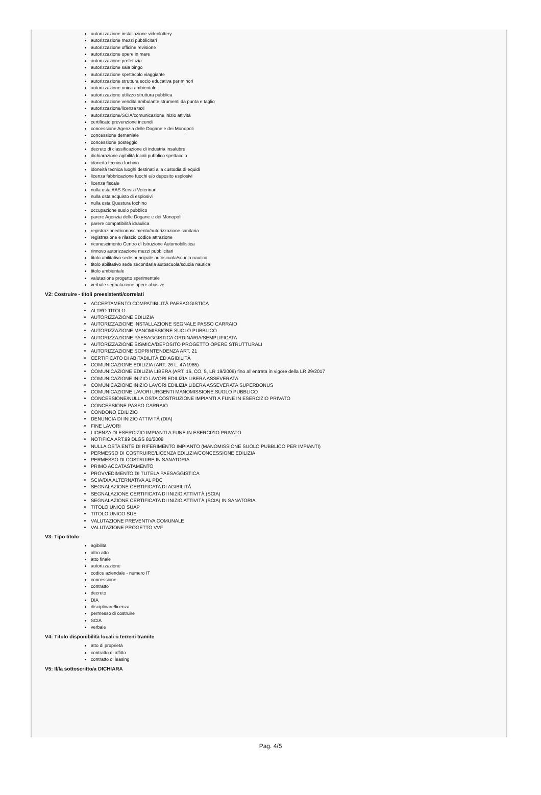autorizzazione installazione videolottery
autorizzazione mezzi pubblicitari
autorizzazione officine revisione
autorizzazione opere in mare
autorizzazione prefettizia
autorizzazione sala bingo
autorizzazione spettacolo viaggiante
autorizzazione struttura socio educativa per minori
autorizzazione unica ambientale
autorizzazione utilizzo struttura pubblica
autorizzazione vendita ambulante strumenti da punta e taglio
autorizzazione/licenza taxi
autorizzazione/SCIA/comunicazione inizio attività
certificato prevenzione incendi
concessione Agenzia delle Dogane e dei Monopoli
concessione demaniale
concessione posteggio
decreto di classificazione di industria insalubre
dichiarazione agibilità locali pubblico spettacolo
idoneità tecnica fochino
idoneità tecnica luoghi destinati alla custodia di equidi
licenza fabbricazione fuochi e/o deposito esplosivi
licenza fiscale
nulla osta AAS Servizi Veterinari
nulla osta acquisto di esplosivi
nulla osta Questura fochino
occupazione suolo pubblico
parere Agenzia delle Dogane e dei Monopoli
parere compatibilità idraulica
registrazione/riconoscimento/autorizzazione sanitaria
registrazione e rilascio codice attrazione
riconoscimento Centro di Istruzione Automobilistica
rinnovo autorizzazione mezzi pubblicitari
titolo abilitativo sede principale autoscuola/scuola nautica
titolo abilitativo sede secondaria autoscuola/scuola nautica
titolo ambientale
valutazione progetto sperimentale
verbale segnalazione opere abusive
V2: Costruire - titoli preesistenti/correlati
ACCERTAMENTO COMPATIBILITÀ PAESAGGISTICA
ALTRO TITOLO
AUTORIZZAZIONE EDILIZIA
AUTORIZZAZIONE INSTALLAZIONE SEGNALE PASSO CARRAIO
AUTORIZZAZIONE MANOMISSIONE SUOLO PUBBLICO
AUTORIZZAZIONE PAESAGGISTICA ORDINARIA/SEMPLIFICATA
AUTORIZZAZIONE SISMICA/DEPOSITO PROGETTO OPERE STRUTTURALI
AUTORIZZAZIONE SOPRINTENDENZA ART. 21
CERTIFICATO DI ABITABILITÀ ED AGIBILITÀ
COMUNICAZIONE EDILIZIA (ART. 26 L. 47/1985)
COMUNICAZIONE EDILIZIA LIBERA (ART. 16, CO. 5, LR 19/2009) fino all'entrata in vigore della LR 29/2017
COMUNICAZIONE INIZIO LAVORI EDILIZIA LIBERA ASSEVERATA
COMUNICAZIONE INIZIO LAVORI EDILIZIA LIBERA ASSEVERATA SUPERBONUS
COMUNICAZIONE LAVORI URGENTI MANOMISSIONE SUOLO PUBBLICO
CONCESSIONE/NULLA OSTA COSTRUZIONE IMPIANTI A FUNE IN ESERCIZIO PRIVATO
CONCESSIONE PASSO CARRAIO
CONDONO EDILIZIO
DENUNCIA DI INIZIO ATTIVITÀ (DIA)
FINE LAVORI
LICENZA DI ESERCIZIO IMPIANTI A FUNE IN ESERCIZIO PRIVATO
NOTIFICA ART.99 DLGS 81/2008
NULLA OSTA ENTE DI RIFERIMENTO IMPIANTO (MANOMISSIONE SUOLO PUBBLICO PER IMPIANTI)
PERMESSO DI COSTRUIRE/LICENZA EDILIZIA/CONCESSIONE EDILIZIA
PERMESSO DI COSTRUIRE IN SANATORIA
PRIMO ACCATASTAMENTO
PROVVEDIMENTO DI TUTELA PAESAGGISTICA
SCIA/DIA ALTERNATIVA AL PDC
SEGNALAZIONE CERTIFICATA DI AGIBILITÀ
SEGNALAZIONE CERTIFICATA DI INIZIO ATTIVITÀ (SCIA)
SEGNALAZIONE CERTIFICATA DI INIZIO ATTIVITÀ (SCIA) IN SANATORIA
TITOLO UNICO SUAP
TITOLO UNICO SUE
VALUTAZIONE PREVENTIVA COMUNALE
VALUTAZIONE PROGETTO VVF
V3: Tipo titolo
agibilità
altro atto
atto finale
autorizzazione
codice aziendale - numero IT
concessione
contratto
decreto
DIA
disciplinare/licenza
permesso di costruire
SCIA
verbale
V4: Titolo disponibilità locali o terreni tramite
atto di proprietà
contratto di affitto
contratto di leasing
V5: Il/la sottoscritto/a DICHIARA
Pag. 4/5